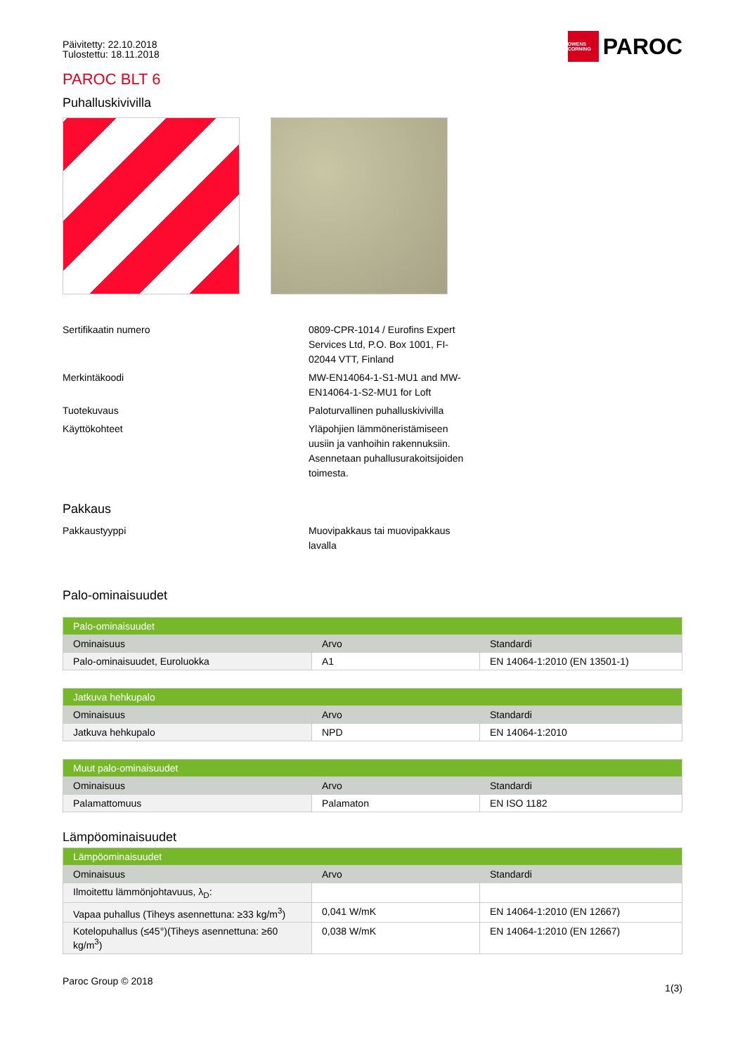Päivitetty: 22.10.2018
Tulostettu: 18.11.2018
OWENS CORNING PAROC
PAROC BLT 6
Puhalluskivivilla
Sertifikaatin numero
0809-CPR-1014 / Eurofins Expert Services Ltd, P.O. Box 1001, FI-02044 VTT, Finland
Merkintäkoodi
MW-EN14064-1-S1-MU1 and MW-EN14064-1-S2-MU1 for Loft
Tuotekuvaus
Paloturvallinen puhalluskivivilla
Käyttökohteet
Yläpohjien lämmöneristämiseen uusiin ja vanhoihin rakennuksiin. Asennetaan puhallusurakoitsijoiden toimesta.
Pakkaus
Pakkaustyyppi
Muovipakkaus tai muovipakkaus lavalla
Palo-ominaisuudet
| Palo-ominaisuudet | | |
| --- | --- | --- |
| Ominaisuus | Arvo | Standardi |
| Palo-ominaisuudet, Euroluokka | A1 | EN 14064-1:2010 (EN 13501-1) |
| Jatkuva hehkupalo | | |
| --- | --- | --- |
| Ominaisuus | Arvo | Standardi |
| Jatkuva hehkupalo | NPD | EN 14064-1:2010 |
| Muut palo-ominaisuudet | | |
| --- | --- | --- |
| Ominaisuus | Arvo | Standardi |
| Palamattomuus | Palamaton | EN ISO 1182 |
Lämpöominaisuudet
| Lämpöominaisuudet | | |
| --- | --- | --- |
| Ominaisuus | Arvo | Standardi |
| Ilmoitettu lämmönjohtavuus, λ<sub>D</sub>: | | |
| Vapaa puhallus (Tiheys asennettuna: ≥33 kg/m<sup>3</sup>) | 0,041 W/mK | EN 14064-1:2010 (EN 12667) |
| Kotelopuhallus (≤45°)(Tiheys asennettuna: ≥60 kg/m<sup>3</sup>) | 0,038 W/mK | EN 14064-1:2010 (EN 12667) |
Paroc Group © 2018
1(3)